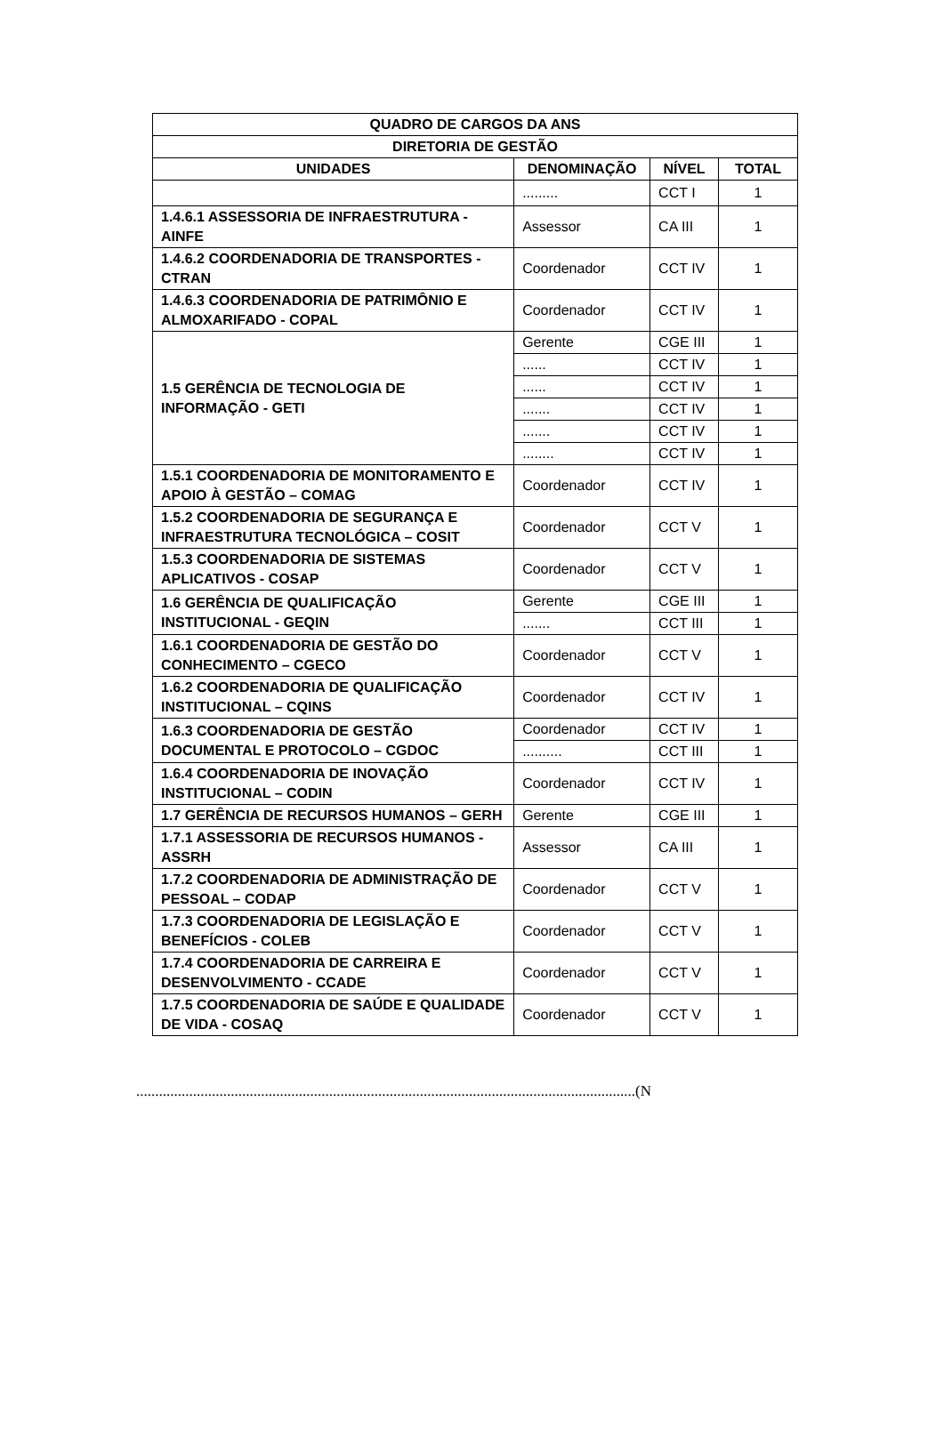| QUADRO DE CARGOS DA ANS | | | |
| --- | --- | --- | --- |
| DIRETORIA DE GESTÃO | | | |
| UNIDADES | DENOMINAÇÃO | NÍVEL | TOTAL |
| | ......... | CCT I | 1 |
| 1.4.6.1 ASSESSORIA DE INFRAESTRUTURA - AINFE | Assessor | CA III | 1 |
| 1.4.6.2 COORDENADORIA DE TRANSPORTES - CTRAN | Coordenador | CCT IV | 1 |
| 1.4.6.3 COORDENADORIA DE PATRIMÔNIO E ALMOXARIFADO - COPAL | Coordenador | CCT IV | 1 |
| 1.5 GERÊNCIA DE TECNOLOGIA DE INFORMAÇÃO - GETI | Gerente | CGE III | 1 |
| | ...... | CCT IV | 1 |
| | ...... | CCT IV | 1 |
| | ....... | CCT IV | 1 |
| | ....... | CCT IV | 1 |
| | ........ | CCT IV | 1 |
| 1.5.1 COORDENADORIA DE MONITORAMENTO E APOIO À GESTÃO – COMAG | Coordenador | CCT IV | 1 |
| 1.5.2 COORDENADORIA DE SEGURANÇA E INFRAESTRUTURA TECNOLÓGICA – COSIT | Coordenador | CCT V | 1 |
| 1.5.3 COORDENADORIA DE SISTEMAS APLICATIVOS - COSAP | Coordenador | CCT V | 1 |
| 1.6 GERÊNCIA DE QUALIFICAÇÃO INSTITUCIONAL - GEQIN | Gerente | CGE III | 1 |
| | ....... | CCT III | 1 |
| 1.6.1 COORDENADORIA DE GESTÃO DO CONHECIMENTO – CGECO | Coordenador | CCT V | 1 |
| 1.6.2 COORDENADORIA DE QUALIFICAÇÃO INSTITUCIONAL – CQINS | Coordenador | CCT IV | 1 |
| 1.6.3 COORDENADORIA DE GESTÃO DOCUMENTAL E PROTOCOLO – CGDOC | Coordenador | CCT IV | 1 |
| | .......... | CCT III | 1 |
| 1.6.4 COORDENADORIA DE INOVAÇÃO INSTITUCIONAL – CODIN | Coordenador | CCT IV | 1 |
| 1.7 GERÊNCIA DE RECURSOS HUMANOS – GERH | Gerente | CGE III | 1 |
| 1.7.1 ASSESSORIA DE RECURSOS HUMANOS - ASSRH | Assessor | CA III | 1 |
| 1.7.2 COORDENADORIA DE ADMINISTRAÇÃO DE PESSOAL – CODAP | Coordenador | CCT V | 1 |
| 1.7.3 COORDENADORIA DE LEGISLAÇÃO E BENEFÍCIOS - COLEB | Coordenador | CCT V | 1 |
| 1.7.4 COORDENADORIA DE CARREIRA E DESENVOLVIMENTO - CCADE | Coordenador | CCT V | 1 |
| 1.7.5 COORDENADORIA DE SAÚDE E QUALIDADE DE VIDA - COSAQ | Coordenador | CCT V | 1 |
....................................................................................................................................(N